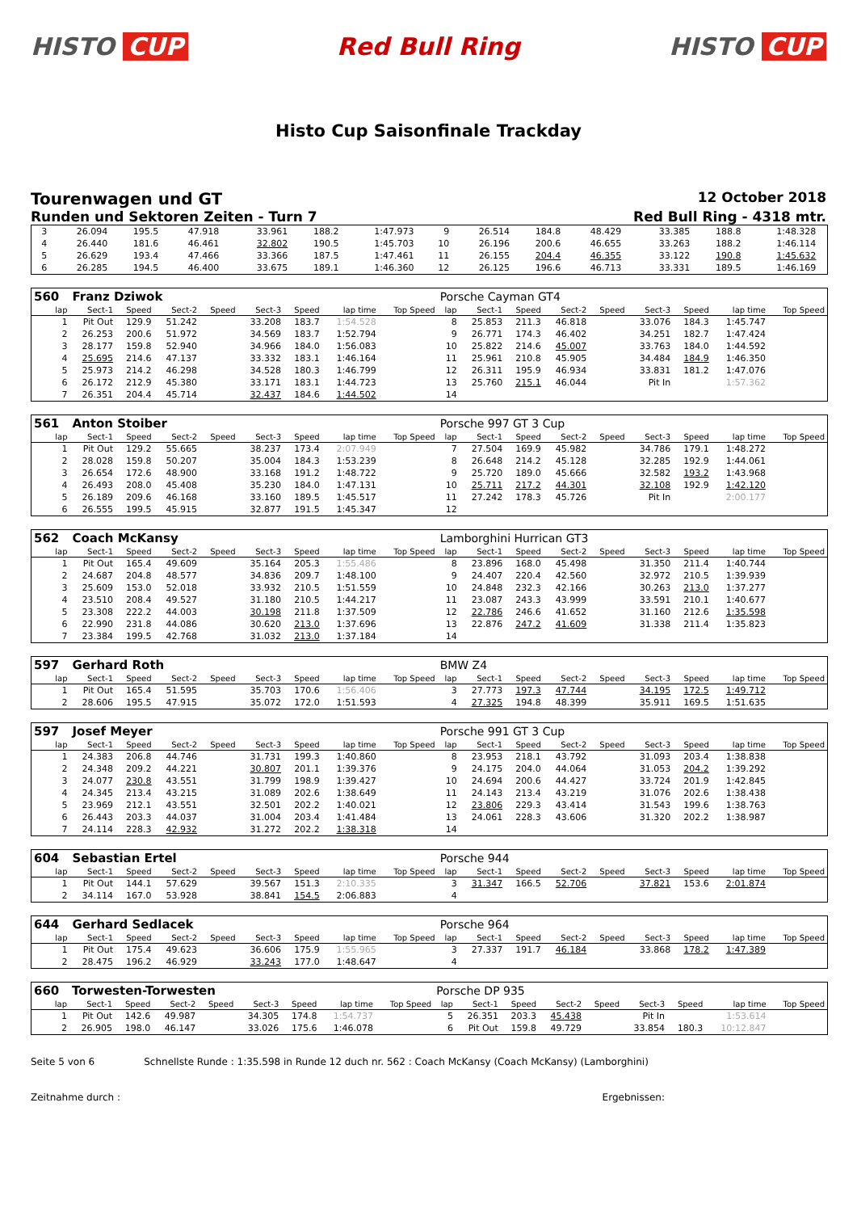HISTO CUP Red Bull Ring HISTO CUP
Histo Cup Saisonfinale Trackday
Tourenwagen und GT
12 October 2018
Runden und Sektoren Zeiten - Turn 7
Red Bull Ring - 4318 mtr.
| 3 | 26.094 | 195.5 | 47.918 | | 33.961 | 188.2 | 1:47.973 | | 9 | 26.514 | 184.8 | 48.429 | | 33.385 | 188.8 | 1:48.328 | |
| 4 | 26.440 | 181.6 | 46.461 | | 32.802 | 190.5 | 1:45.703 | | 10 | 26.196 | 200.6 | 46.655 | | 33.263 | 188.2 | 1:46.114 | |
| 5 | 26.629 | 193.4 | 47.466 | | 33.366 | 187.5 | 1:47.461 | | 11 | 26.155 | 204.4 | 46.355 | | 33.122 | 190.8 | 1:45.632 | |
| 6 | 26.285 | 194.5 | 46.400 | | 33.675 | 189.1 | 1:46.360 | | 12 | 26.125 | 196.6 | 46.713 | | 33.331 | 189.5 | 1:46.169 | |
| 560 | Franz Dziwok | | | | | | | | Porsche Cayman GT4 | | | | | | | | |
| lap | Sect-1 | Speed | Sect-2 | Speed | Sect-3 | Speed | lap time | Top Speed | lap | Sect-1 | Speed | Sect-2 | Speed | Sect-3 | Speed | lap time | Top Speed |
| 1 | Pit Out | 129.9 | 51.242 | | 33.208 | 183.7 | 1:54.528 | | 8 | 25.853 | 211.3 | 46.818 | | 33.076 | 184.3 | 1:45.747 | |
| 2 | 26.253 | 200.6 | 51.972 | | 34.569 | 183.7 | 1:52.794 | | 9 | 26.771 | 174.3 | 46.402 | | 34.251 | 182.7 | 1:47.424 | |
| 3 | 28.177 | 159.8 | 52.940 | | 34.966 | 184.0 | 1:56.083 | | 10 | 25.822 | 214.6 | 45.007 | | 33.763 | 184.0 | 1:44.592 | |
| 4 | 25.695 | 214.6 | 47.137 | | 33.332 | 183.1 | 1:46.164 | | 11 | 25.961 | 210.8 | 45.905 | | 34.484 | 184.9 | 1:46.350 | |
| 5 | 25.973 | 214.2 | 46.298 | | 34.528 | 180.3 | 1:46.799 | | 12 | 26.311 | 195.9 | 46.934 | | 33.831 | 181.2 | 1:47.076 | |
| 6 | 26.172 | 212.9 | 45.380 | | 33.171 | 183.1 | 1:44.723 | | 13 | 25.760 | 215.1 | 46.044 | | Pit In | | 1:57.362 | |
| 7 | 26.351 | 204.4 | 45.714 | | 32.437 | 184.6 | 1:44.502 | | 14 | | | | | | | | |
| 561 | Anton Stoiber | | | | | | | | Porsche 997 GT 3 Cup | | | | | | | | |
| lap | Sect-1 | Speed | Sect-2 | Speed | Sect-3 | Speed | lap time | Top Speed | lap | Sect-1 | Speed | Sect-2 | Speed | Sect-3 | Speed | lap time | Top Speed |
| 1 | Pit Out | 129.2 | 55.665 | | 38.237 | 173.4 | 2:07.949 | | 7 | 27.504 | 169.9 | 45.982 | | 34.786 | 179.1 | 1:48.272 | |
| 2 | 28.028 | 159.8 | 50.207 | | 35.004 | 184.3 | 1:53.239 | | 8 | 26.648 | 214.2 | 45.128 | | 32.285 | 192.9 | 1:44.061 | |
| 3 | 26.654 | 172.6 | 48.900 | | 33.168 | 191.2 | 1:48.722 | | 9 | 25.720 | 189.0 | 45.666 | | 32.582 | 193.2 | 1:43.968 | |
| 4 | 26.493 | 208.0 | 45.408 | | 35.230 | 184.0 | 1:47.131 | | 10 | 25.711 | 217.2 | 44.301 | | 32.108 | 192.9 | 1:42.120 | |
| 5 | 26.189 | 209.6 | 46.168 | | 33.160 | 189.5 | 1:45.517 | | 11 | 27.242 | 178.3 | 45.726 | | Pit In | | 2:00.177 | |
| 6 | 26.555 | 199.5 | 45.915 | | 32.877 | 191.5 | 1:45.347 | | 12 | | | | | | | | |
| 562 | Coach McKansy | | | | | | | | Lamborghini Hurrican GT3 | | | | | | | | |
| lap | Sect-1 | Speed | Sect-2 | Speed | Sect-3 | Speed | lap time | Top Speed | lap | Sect-1 | Speed | Sect-2 | Speed | Sect-3 | Speed | lap time | Top Speed |
| 1 | Pit Out | 165.4 | 49.609 | | 35.164 | 205.3 | 1:55.486 | | 8 | 23.896 | 168.0 | 45.498 | | 31.350 | 211.4 | 1:40.744 | |
| 2 | 24.687 | 204.8 | 48.577 | | 34.836 | 209.7 | 1:48.100 | | 9 | 24.407 | 220.4 | 42.560 | | 32.972 | 210.5 | 1:39.939 | |
| 3 | 25.609 | 153.0 | 52.018 | | 33.932 | 210.5 | 1:51.559 | | 10 | 24.848 | 232.3 | 42.166 | | 30.263 | 213.0 | 1:37.277 | |
| 4 | 23.510 | 208.4 | 49.527 | | 31.180 | 210.5 | 1:44.217 | | 11 | 23.087 | 243.3 | 43.999 | | 33.591 | 210.1 | 1:40.677 | |
| 5 | 23.308 | 222.2 | 44.003 | | 30.198 | 211.8 | 1:37.509 | | 12 | 22.786 | 246.6 | 41.652 | | 31.160 | 212.6 | 1:35.598 | |
| 6 | 22.990 | 231.8 | 44.086 | | 30.620 | 213.0 | 1:37.696 | | 13 | 22.876 | 247.2 | 41.609 | | 31.338 | 211.4 | 1:35.823 | |
| 7 | 23.384 | 199.5 | 42.768 | | 31.032 | 213.0 | 1:37.184 | | 14 | | | | | | | | |
| 597 | Gerhard Roth | | | | | | | | BMW Z4 | | | | | | | | |
| lap | Sect-1 | Speed | Sect-2 | Speed | Sect-3 | Speed | lap time | Top Speed | lap | Sect-1 | Speed | Sect-2 | Speed | Sect-3 | Speed | lap time | Top Speed |
| 1 | Pit Out | 165.4 | 51.595 | | 35.703 | 170.6 | 1:56.406 | | 3 | 27.773 | 197.3 | 47.744 | | 34.195 | 172.5 | 1:49.712 | |
| 2 | 28.606 | 195.5 | 47.915 | | 35.072 | 172.0 | 1:51.593 | | 4 | 27.325 | 194.8 | 48.399 | | 35.911 | 169.5 | 1:51.635 | |
| 597 | Josef Meyer | | | | | | | | Porsche 991 GT 3 Cup | | | | | | | | |
| lap | Sect-1 | Speed | Sect-2 | Speed | Sect-3 | Speed | lap time | Top Speed | lap | Sect-1 | Speed | Sect-2 | Speed | Sect-3 | Speed | lap time | Top Speed |
| 1 | 24.383 | 206.8 | 44.746 | | 31.731 | 199.3 | 1:40.860 | | 8 | 23.953 | 218.1 | 43.792 | | 31.093 | 203.4 | 1:38.838 | |
| 2 | 24.348 | 209.2 | 44.221 | | 30.807 | 201.1 | 1:39.376 | | 9 | 24.175 | 204.0 | 44.064 | | 31.053 | 204.2 | 1:39.292 | |
| 3 | 24.077 | 230.8 | 43.551 | | 31.799 | 198.9 | 1:39.427 | | 10 | 24.694 | 200.6 | 44.427 | | 33.724 | 201.9 | 1:42.845 | |
| 4 | 24.345 | 213.4 | 43.215 | | 31.089 | 202.6 | 1:38.649 | | 11 | 24.143 | 213.4 | 43.219 | | 31.076 | 202.6 | 1:38.438 | |
| 5 | 23.969 | 212.1 | 43.551 | | 32.501 | 202.2 | 1:40.021 | | 12 | 23.806 | 229.3 | 43.414 | | 31.543 | 199.6 | 1:38.763 | |
| 6 | 26.443 | 203.3 | 44.037 | | 31.004 | 203.4 | 1:41.484 | | 13 | 24.061 | 228.3 | 43.606 | | 31.320 | 202.2 | 1:38.987 | |
| 7 | 24.114 | 228.3 | 42.932 | | 31.272 | 202.2 | 1:38.318 | | 14 | | | | | | | | |
| 604 | Sebastian Ertel | | | | | | | | Porsche 944 | | | | | | | | |
| lap | Sect-1 | Speed | Sect-2 | Speed | Sect-3 | Speed | lap time | Top Speed | lap | Sect-1 | Speed | Sect-2 | Speed | Sect-3 | Speed | lap time | Top Speed |
| 1 | Pit Out | 144.1 | 57.629 | | 39.567 | 151.3 | 2:10.335 | | 3 | 31.347 | 166.5 | 52.706 | | 37.821 | 153.6 | 2:01.874 | |
| 2 | 34.114 | 167.0 | 53.928 | | 38.841 | 154.5 | 2:06.883 | | 4 | | | | | | | | |
| 644 | Gerhard Sedlacek | | | | | | | | Porsche 964 | | | | | | | | |
| lap | Sect-1 | Speed | Sect-2 | Speed | Sect-3 | Speed | lap time | Top Speed | lap | Sect-1 | Speed | Sect-2 | Speed | Sect-3 | Speed | lap time | Top Speed |
| 1 | Pit Out | 175.4 | 49.623 | | 36.606 | 175.9 | 1:55.965 | | 3 | 27.337 | 191.7 | 46.184 | | 33.868 | 178.2 | 1:47.389 | |
| 2 | 28.475 | 196.2 | 46.929 | | 33.243 | 177.0 | 1:48.647 | | 4 | | | | | | | | |
| 660 | Torwesten-Torwesten | | | | | | | | Porsche DP 935 | | | | | | | | |
| lap | Sect-1 | Speed | Sect-2 | Speed | Sect-3 | Speed | lap time | Top Speed | lap | Sect-1 | Speed | Sect-2 | Speed | Sect-3 | Speed | lap time | Top Speed |
| 1 | Pit Out | 142.6 | 49.987 | | 34.305 | 174.8 | 1:54.737 | | 5 | 26.351 | 203.3 | 45.438 | | Pit In | | 1:53.614 | |
| 2 | 26.905 | 198.0 | 46.147 | | 33.026 | 175.6 | 1:46.078 | | 6 | Pit Out | 159.8 | 49.729 | | 33.854 | 180.3 | 10:12.847 | |
Seite 5 von 6 Schnellste Runde : 1:35.598 in Runde 12 duch nr. 562 : Coach McKansy (Coach McKansy) (Lamborghini)
Zeitnahme durch : Ergebnissen: